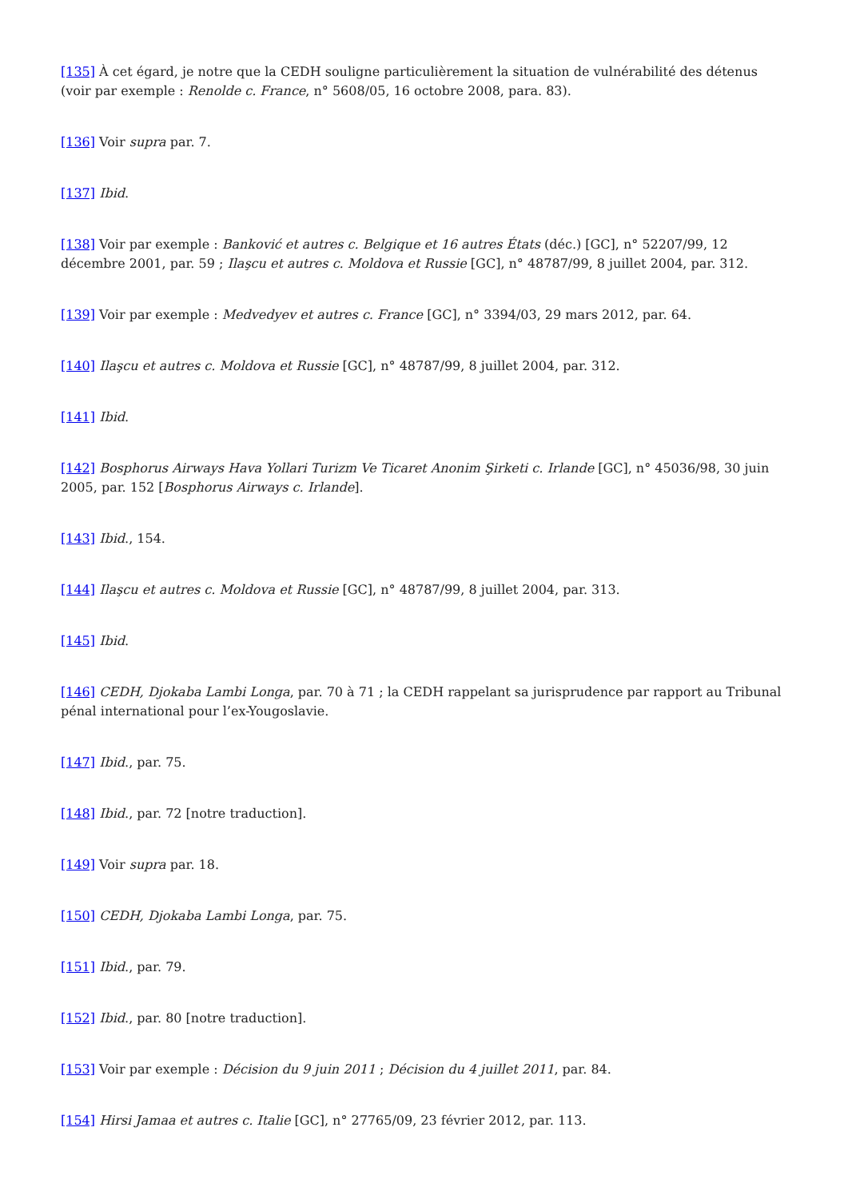[135] À cet égard, je notre que la CEDH souligne particulièrement la situation de vulnérabilité des détenus (voir par exemple : Renolde c. France, n° 5608/05, 16 octobre 2008, para. 83).
[136] Voir supra par. 7.
[137] Ibid.
[138] Voir par exemple : Banković et autres c. Belgique et 16 autres États (déc.) [GC], n° 52207/99, 12 décembre 2001, par. 59 ; Ilaşcu et autres c. Moldova et Russie [GC], n° 48787/99, 8 juillet 2004, par. 312.
[139] Voir par exemple : Medvedyev et autres c. France [GC], n° 3394/03, 29 mars 2012, par. 64.
[140] Ilaşcu et autres c. Moldova et Russie [GC], n° 48787/99, 8 juillet 2004, par. 312.
[141] Ibid.
[142] Bosphorus Airways Hava Yollari Turizm Ve Ticaret Anonim Şirketi c. Irlande [GC], n° 45036/98, 30 juin 2005, par. 152 [Bosphorus Airways c. Irlande].
[143] Ibid., 154.
[144] Ilaşcu et autres c. Moldova et Russie [GC], n° 48787/99, 8 juillet 2004, par. 313.
[145] Ibid.
[146] CEDH, Djokaba Lambi Longa, par. 70 à 71 ; la CEDH rappelant sa jurisprudence par rapport au Tribunal pénal international pour l’ex-Yougoslavie.
[147] Ibid., par. 75.
[148] Ibid., par. 72 [notre traduction].
[149] Voir supra par. 18.
[150] CEDH, Djokaba Lambi Longa, par. 75.
[151] Ibid., par. 79.
[152] Ibid., par. 80 [notre traduction].
[153] Voir par exemple : Décision du 9 juin 2011 ; Décision du 4 juillet 2011, par. 84.
[154] Hirsi Jamaa et autres c. Italie [GC], n° 27765/09, 23 février 2012, par. 113.